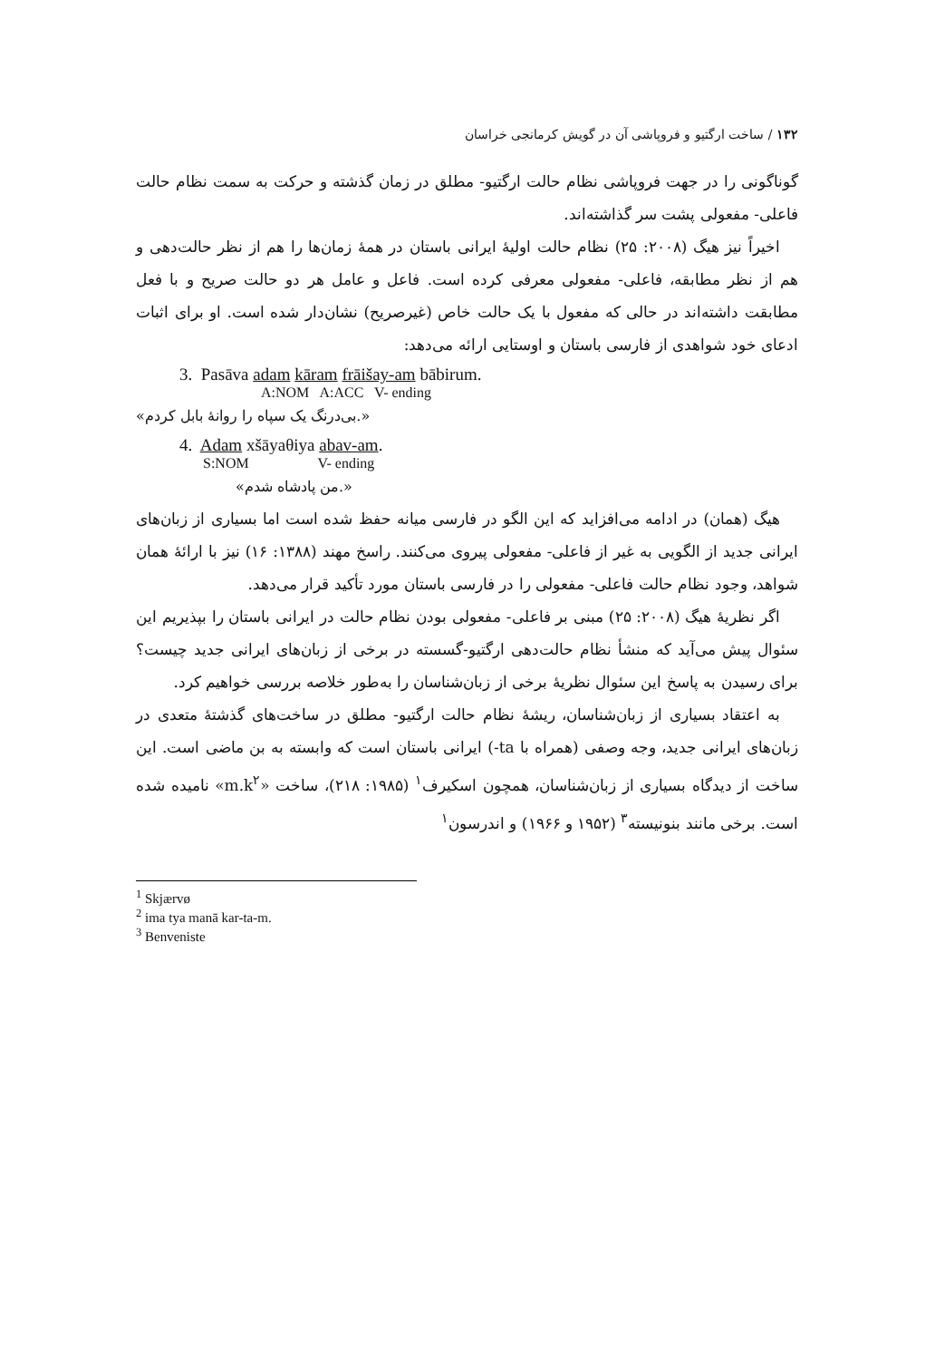۱۳۲ / ساخت ارگتیو و فروپاشی آن در گویش کرمانجی خراسان
گوناگونی را در جهت فروپاشی نظام حالت ارگتیو- مطلق در زمان گذشته و حرکت به سمت نظام حالت فاعلی- مفعولی پشت سر گذاشته‌اند.
اخیراً نیز هیگ (۲۰۰۸: ۲۵) نظام حالت اولیهٔ ایرانی باستان در همهٔ زمان‌ها را هم از نظر حالت‌دهی و هم از نظر مطابقه، فاعلی- مفعولی معرفی کرده است. فاعل و عامل هر دو حالت صریح و با فعل مطابقت داشته‌اند در حالی که مفعول با یک حالت خاص (غیرصریح) نشان‌دار شده است. او برای اثبات ادعای خود شواهدی از فارسی باستان و اوستایی ارائه می‌دهد:
3. Pasāva adam kāram frāišay-am bābirum.
A:NOM A:ACC V- ending
«بی‌درنگ یک سپاه را روانهٔ بابل کردم.»
4. Adam xšāyaθiya abav-am.
S:NOM V- ending
«من پادشاه شدم.»
هیگ (همان) در ادامه می‌افزاید که این الگو در فارسی میانه حفظ شده است اما بسیاری از زبان‌های ایرانی جدید از الگویی به غیر از فاعلی- مفعولی پیروی می‌کنند. راسخ مهند (۱۳۸۸: ۱۶) نیز با ارائهٔ همان شواهد، وجود نظام حالت فاعلی- مفعولی را در فارسی باستان مورد تأکید قرار می‌دهد.
اگر نظریهٔ هیگ (۲۰۰۸: ۲۵) مبنی بر فاعلی- مفعولی بودن نظام حالت در ایرانی باستان را بپذیریم این سئوال پیش می‌آید که منشأ نظام حالت‌دهی ارگتیو-گسسته در برخی از زبان‌های ایرانی جدید چیست؟ برای رسیدن به پاسخ این سئوال نظریهٔ برخی از زبان‌شناسان را به‌طور خلاصه بررسی خواهیم کرد.
به اعتقاد بسیاری از زبان‌شناسان، ریشهٔ نظام حالت ارگتیو- مطلق در ساخت‌های گذشتهٔ متعدی در زبان‌های ایرانی جدید، وجه وصفی (همراه با ta-) ایرانی باستان است که وابسته به بن ماضی است. این ساخت از دیدگاه بسیاری از زبان‌شناسان، همچون اسکیرف<sup>۱</sup> (۱۹۸۵: ۲۱۸)، ساخت «m.k<sup>۲</sup>» نامیده شده است. برخی مانند بنونیسته<sup>۳</sup> (۱۹۵۲ و ۱۹۶۶) و اندرسون<sup>۱</sup>
<sup>1</sup> Skjærvø
<sup>2</sup> ima tya manā kar-ta-m.
<sup>3</sup> Benveniste